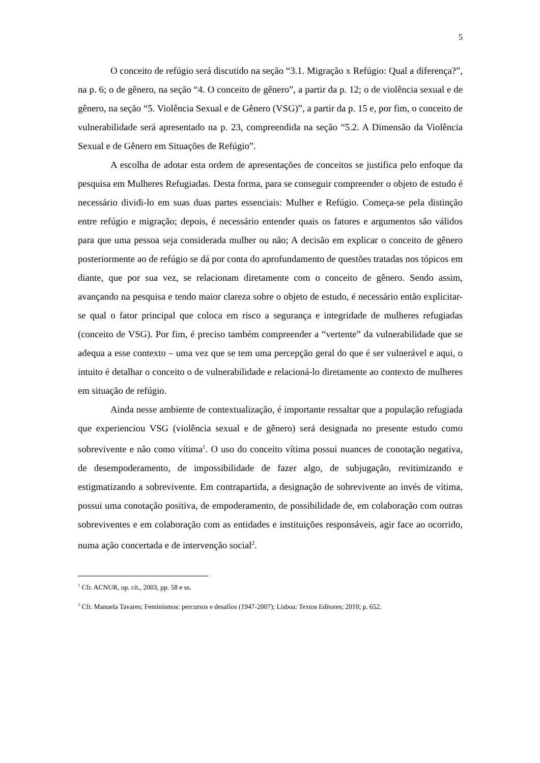5
O conceito de refúgio será discutido na seção “3.1. Migração x Refúgio: Qual a diferença?”, na p. 6; o de gênero, na seção “4. O conceito de gênero”, a partir da p. 12; o de violência sexual e de gênero, na seção “5. Violência Sexual e de Gênero (VSG)”, a partir da p. 15 e, por fim, o conceito de vulnerabilidade será apresentado na p. 23, compreendida na seção “5.2. A Dimensão da Violência Sexual e de Gênero em Situações de Refúgio”.
A escolha de adotar esta ordem de apresentações de conceitos se justifica pelo enfoque da pesquisa em Mulheres Refugiadas. Desta forma, para se conseguir compreender o objeto de estudo é necessário dividi-lo em suas duas partes essenciais: Mulher e Refúgio. Começa-se pela distinção entre refúgio e migração; depois, é necessário entender quais os fatores e argumentos são válidos para que uma pessoa seja considerada mulher ou não; A decisão em explicar o conceito de gênero posteriormente ao de refúgio se dá por conta do aprofundamento de questões tratadas nos tópicos em diante, que por sua vez, se relacionam diretamente com o conceito de gênero. Sendo assim, avançando na pesquisa e tendo maior clareza sobre o objeto de estudo, é necessário então explicitar-se qual o fator principal que coloca em risco a segurança e integridade de mulheres refugiadas (conceito de VSG). Por fim, é preciso também compreender a “vertente” da vulnerabilidade que se adequa a esse contexto – uma vez que se tem uma percepção geral do que é ser vulnerável e aqui, o intuito é detalhar o conceito o de vulnerabilidade e relacioná-lo diretamente ao contexto de mulheres em situação de refúgio.
Ainda nesse ambiente de contextualização, é importante ressaltar que a população refugiada que experienciou VSG (violência sexual e de gênero) será designada no presente estudo como sobrevivente e não como vítima<sup>1</sup>. O uso do conceito vítima possui nuances de conotação negativa, de desempoderamento, de impossibilidade de fazer algo, de subjugação, revitimizando e estigmatizando a sobrevivente. Em contrapartida, a designação de sobrevivente ao invés de vítima, possui uma conotação positiva, de empoderamento, de possibilidade de, em colaboração com outras sobreviventes e em colaboração com as entidades e instituições responsáveis, agir face ao ocorrido, numa ação concertada e de intervenção social<sup>2</sup>.
<sup>1</sup> Cfr. ACNUR, op. cit., 2003, pp. 58 e ss.
<sup>2</sup> Cfr. Manuela Tavares; Feminismos: percursos e desafios (1947-2007); Lisboa: Textos Editores; 2010; p. 652.